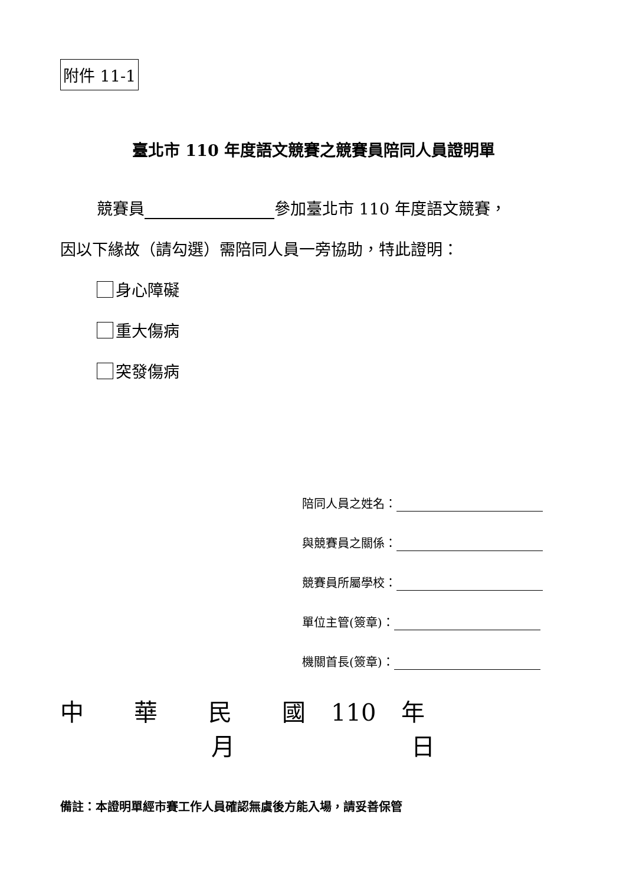附件 11-1
臺北市 110 年度語文競賽之競賽員陪同人員證明單
競賽員 參加臺北市 110 年度語文競賽，
因以下緣故（請勾選）需陪同人員一旁協助，特此證明：
身心障礙
重大傷病
突發傷病
陪同人員之姓名：
與競賽員之關係：
競賽員所屬學校：
單位主管(簽章)：
機關首長(簽章)：
中 華 民 國 110 年 月 日
備註：本證明單經市賽工作人員確認無虞後方能入場，請妥善保管